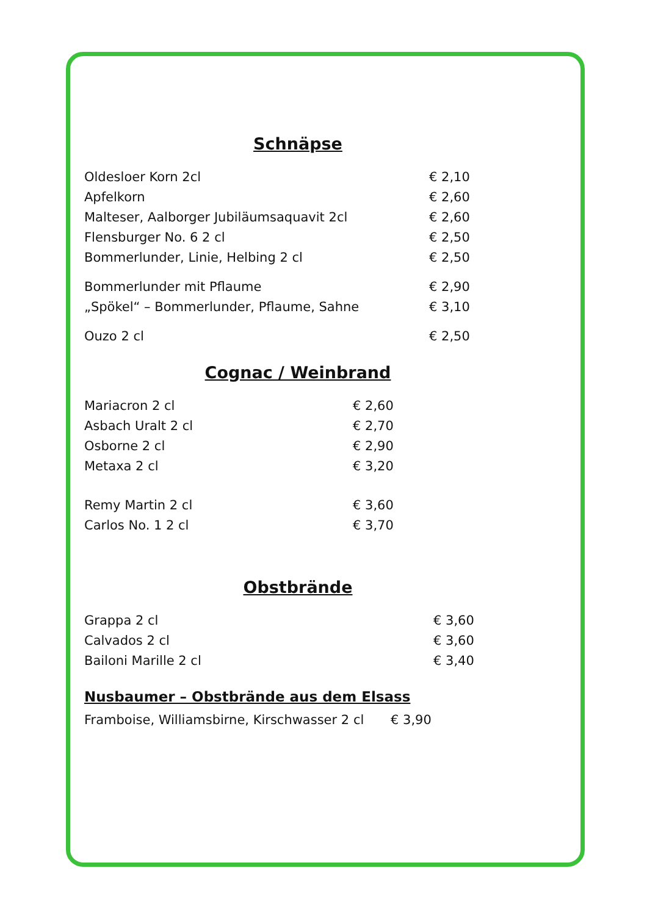Schnäpse
| Oldesloer Korn 2cl | € 2,10 |
| Apfelkorn | € 2,60 |
| Malteser, Aalborger Jubiläumsaquavit 2cl | € 2,60 |
| Flensburger No. 6 2 cl | € 2,50 |
| Bommerlunder, Linie, Helbing 2 cl | € 2,50 |
| Bommerlunder mit Pflaume | € 2,90 |
| „Spökel“ – Bommerlunder, Pflaume, Sahne | € 3,10 |
| Ouzo 2 cl | € 2,50 |
Cognac / Weinbrand
| Mariacron 2 cl | € 2,60 |
| Asbach Uralt 2 cl | € 2,70 |
| Osborne 2 cl | € 2,90 |
| Metaxa 2 cl | € 3,20 |
| Remy Martin 2 cl | € 3,60 |
| Carlos No. 1 2 cl | € 3,70 |
Obstbrände
| Grappa 2 cl | € 3,60 |
| Calvados 2 cl | € 3,60 |
| Bailoni Marille 2 cl | € 3,40 |
Nusbaumer – Obstbrände aus dem Elsass
| Framboise, Williamsbirne, Kirschwasser 2 cl | € 3,90 |